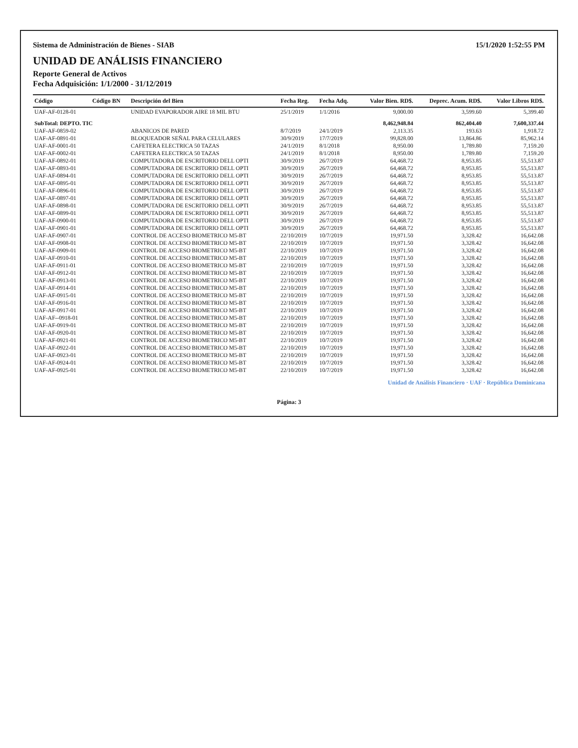Sistema de Administración de Bienes - SIAB 15/1/2020 1:52:55 PM
UNIDAD DE ANÁLISIS FINANCIERO
Reporte General de Activos
Fecha Adquisición: 1/1/2000 - 31/12/2019
| Código | Código BN | Descripción del Bien | Fecha Reg. | Fecha Adq. | Valor Bien. RD$. | Deprec. Acum. RD$. | Valor Libros RD$. |
| --- | --- | --- | --- | --- | --- | --- | --- |
| UAF-AF-0128-01 | | UNIDAD EVAPORADOR AIRE 18 MIL BTU | 25/1/2019 | 1/1/2016 | 9,000.00 | 3,599.60 | 5,399.40 |
| SubTotal: DEPTO. TIC | | | | | 8,462,948.84 | 862,404.40 | 7,600,337.44 |
| UAF-AF-0859-02 | | ABANICOS DE PARED | 8/7/2019 | 24/1/2019 | 2,113.35 | 193.63 | 1,918.72 |
| UAF-AF-0891-01 | | BLOQUEADOR SEÑAL PARA CELULARES | 30/9/2019 | 17/7/2019 | 99,828.00 | 13,864.86 | 85,962.14 |
| UAF-AF-0001-01 | | CAFETERA ELECTRICA 50 TAZAS | 24/1/2019 | 8/1/2018 | 8,950.00 | 1,789.80 | 7,159.20 |
| UAF-AF-0002-01 | | CAFETERA ELECTRICA 50 TAZAS | 24/1/2019 | 8/1/2018 | 8,950.00 | 1,789.80 | 7,159.20 |
| UAF-AF-0892-01 | | COMPUTADORA DE ESCRITORIO DELL OPTI | 30/9/2019 | 26/7/2019 | 64,468.72 | 8,953.85 | 55,513.87 |
| UAF-AF-0893-01 | | COMPUTADORA DE ESCRITORIO DELL OPTI | 30/9/2019 | 26/7/2019 | 64,468.72 | 8,953.85 | 55,513.87 |
| UAF-AF-0894-01 | | COMPUTADORA DE ESCRITORIO DELL OPTI | 30/9/2019 | 26/7/2019 | 64,468.72 | 8,953.85 | 55,513.87 |
| UAF-AF-0895-01 | | COMPUTADORA DE ESCRITORIO DELL OPTI | 30/9/2019 | 26/7/2019 | 64,468.72 | 8,953.85 | 55,513.87 |
| UAF-AF-0896-01 | | COMPUTADORA DE ESCRITORIO DELL OPTI | 30/9/2019 | 26/7/2019 | 64,468.72 | 8,953.85 | 55,513.87 |
| UAF-AF-0897-01 | | COMPUTADORA DE ESCRITORIO DELL OPTI | 30/9/2019 | 26/7/2019 | 64,468.72 | 8,953.85 | 55,513.87 |
| UAF-AF-0898-01 | | COMPUTADORA DE ESCRITORIO DELL OPTI | 30/9/2019 | 26/7/2019 | 64,468.72 | 8,953.85 | 55,513.87 |
| UAF-AF-0899-01 | | COMPUTADORA DE ESCRITORIO DELL OPTI | 30/9/2019 | 26/7/2019 | 64,468.72 | 8,953.85 | 55,513.87 |
| UAF-AF-0900-01 | | COMPUTADORA DE ESCRITORIO DELL OPTI | 30/9/2019 | 26/7/2019 | 64,468.72 | 8,953.85 | 55,513.87 |
| UAF-AF-0901-01 | | COMPUTADORA DE ESCRITORIO DELL OPTI | 30/9/2019 | 26/7/2019 | 64,468.72 | 8,953.85 | 55,513.87 |
| UAF-AF-0907-01 | | CONTROL DE ACCESO BIOMETRICO M5-BT | 22/10/2019 | 10/7/2019 | 19,971.50 | 3,328.42 | 16,642.08 |
| UAF-AF-0908-01 | | CONTROL DE ACCESO BIOMETRICO M5-BT | 22/10/2019 | 10/7/2019 | 19,971.50 | 3,328.42 | 16,642.08 |
| UAF-AF-0909-01 | | CONTROL DE ACCESO BIOMETRICO M5-BT | 22/10/2019 | 10/7/2019 | 19,971.50 | 3,328.42 | 16,642.08 |
| UAF-AF-0910-01 | | CONTROL DE ACCESO BIOMETRICO M5-BT | 22/10/2019 | 10/7/2019 | 19,971.50 | 3,328.42 | 16,642.08 |
| UAF-AF-0911-01 | | CONTROL DE ACCESO BIOMETRICO M5-BT | 22/10/2019 | 10/7/2019 | 19,971.50 | 3,328.42 | 16,642.08 |
| UAF-AF-0912-01 | | CONTROL DE ACCESO BIOMETRICO M5-BT | 22/10/2019 | 10/7/2019 | 19,971.50 | 3,328.42 | 16,642.08 |
| UAF-AF-0913-01 | | CONTROL DE ACCESO BIOMETRICO M5-BT | 22/10/2019 | 10/7/2019 | 19,971.50 | 3,328.42 | 16,642.08 |
| UAF-AF-0914-01 | | CONTROL DE ACCESO BIOMETRICO M5-BT | 22/10/2019 | 10/7/2019 | 19,971.50 | 3,328.42 | 16,642.08 |
| UAF-AF-0915-01 | | CONTROL DE ACCESO BIOMETRICO M5-BT | 22/10/2019 | 10/7/2019 | 19,971.50 | 3,328.42 | 16,642.08 |
| UAF-AF-0916-01 | | CONTROL DE ACCESO BIOMETRICO M5-BT | 22/10/2019 | 10/7/2019 | 19,971.50 | 3,328.42 | 16,642.08 |
| UAF-AF-0917-01 | | CONTROL DE ACCESO BIOMETRICO M5-BT | 22/10/2019 | 10/7/2019 | 19,971.50 | 3,328.42 | 16,642.08 |
| UAF-AF--0918-01 | | CONTROL DE ACCESO BIOMETRICO M5-BT | 22/10/2019 | 10/7/2019 | 19,971.50 | 3,328.42 | 16,642.08 |
| UAF-AF-0919-01 | | CONTROL DE ACCESO BIOMETRICO M5-BT | 22/10/2019 | 10/7/2019 | 19,971.50 | 3,328.42 | 16,642.08 |
| UAF-AF-0920-01 | | CONTROL DE ACCESO BIOMETRICO M5-BT | 22/10/2019 | 10/7/2019 | 19,971.50 | 3,328.42 | 16,642.08 |
| UAF-AF-0921-01 | | CONTROL DE ACCESO BIOMETRICO M5-BT | 22/10/2019 | 10/7/2019 | 19,971.50 | 3,328.42 | 16,642.08 |
| UAF-AF-0922-01 | | CONTROL DE ACCESO BIOMETRICO M5-BT | 22/10/2019 | 10/7/2019 | 19,971.50 | 3,328.42 | 16,642.08 |
| UAF-AF-0923-01 | | CONTROL DE ACCESO BIOMETRICO M5-BT | 22/10/2019 | 10/7/2019 | 19,971.50 | 3,328.42 | 16,642.08 |
| UAF-AF-0924-01 | | CONTROL DE ACCESO BIOMETRICO M5-BT | 22/10/2019 | 10/7/2019 | 19,971.50 | 3,328.42 | 16,642.08 |
| UAF-AF-0925-01 | | CONTROL DE ACCESO BIOMETRICO M5-BT | 22/10/2019 | 10/7/2019 | 19,971.50 | 3,328.42 | 16,642.08 |
Unidad de Análisis Financiero · UAF · República Dominicana
Página: 3